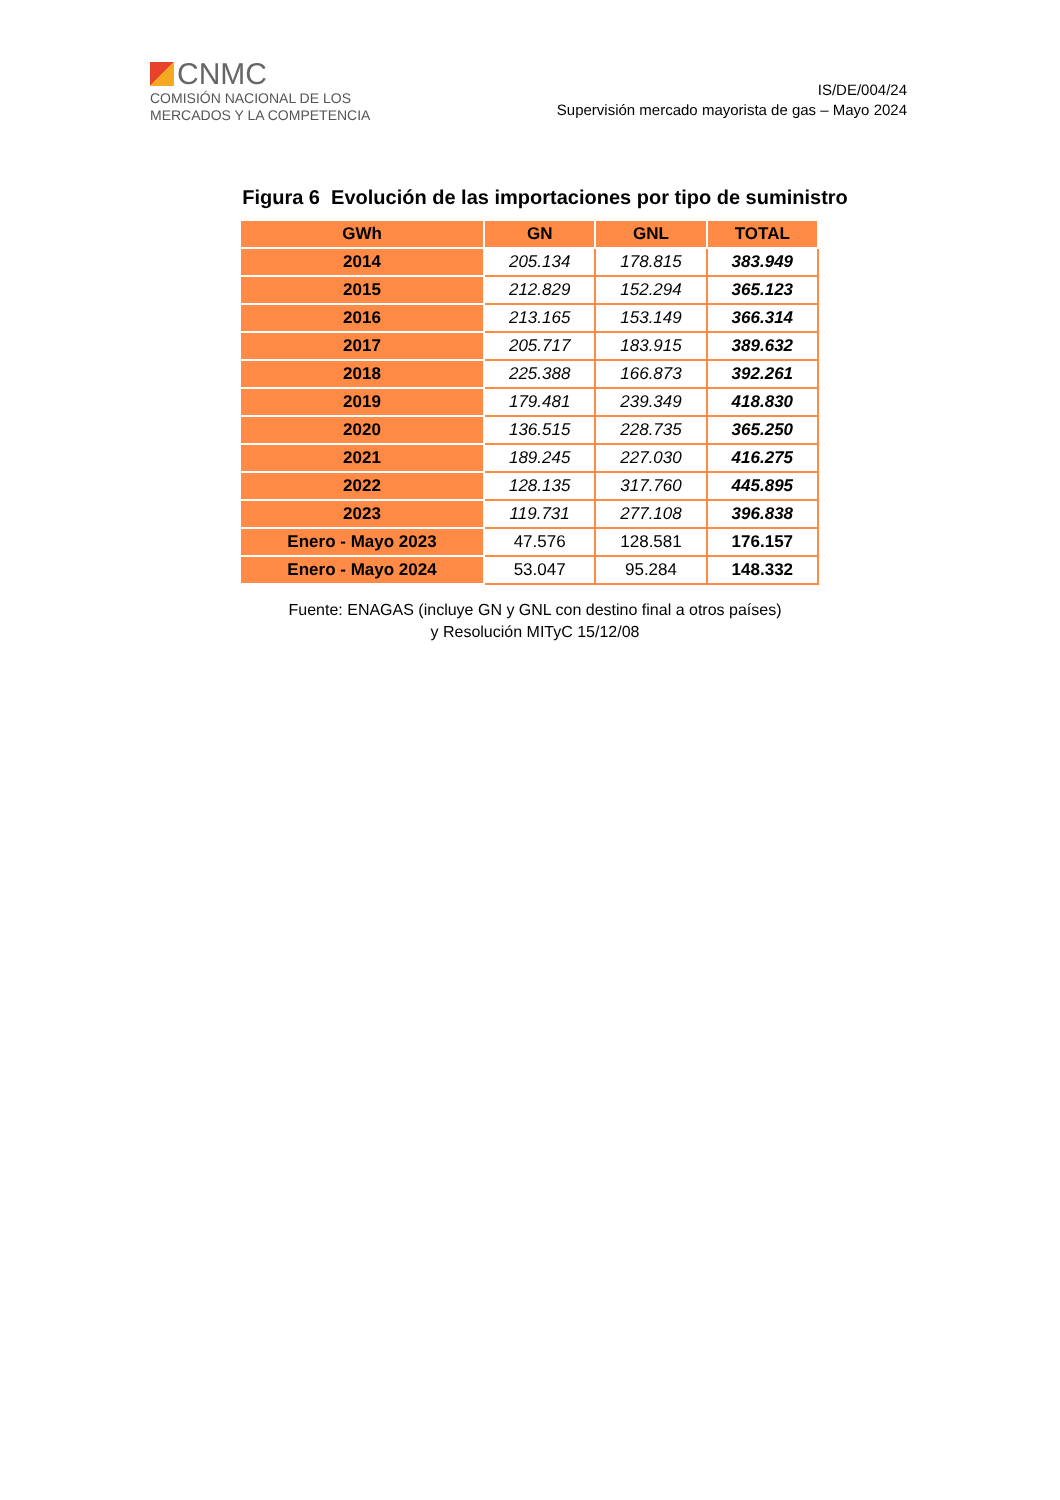CNMC
COMISIÓN NACIONAL DE LOS
MERCADOS Y LA COMPETENCIA
IS/DE/004/24
Supervisión mercado mayorista de gas – Mayo 2024
Figura 6 Evolución de las importaciones por tipo de suministro
| GWh | GN | GNL | TOTAL |
| --- | --- | --- | --- |
| 2014 | 205.134 | 178.815 | 383.949 |
| 2015 | 212.829 | 152.294 | 365.123 |
| 2016 | 213.165 | 153.149 | 366.314 |
| 2017 | 205.717 | 183.915 | 389.632 |
| 2018 | 225.388 | 166.873 | 392.261 |
| 2019 | 179.481 | 239.349 | 418.830 |
| 2020 | 136.515 | 228.735 | 365.250 |
| 2021 | 189.245 | 227.030 | 416.275 |
| 2022 | 128.135 | 317.760 | 445.895 |
| 2023 | 119.731 | 277.108 | 396.838 |
| Enero - Mayo 2023 | 47.576 | 128.581 | 176.157 |
| Enero - Mayo 2024 | 53.047 | 95.284 | 148.332 |
Fuente: ENAGAS (incluye GN y GNL con destino final a otros países)
y Resolución MITyC 15/12/08